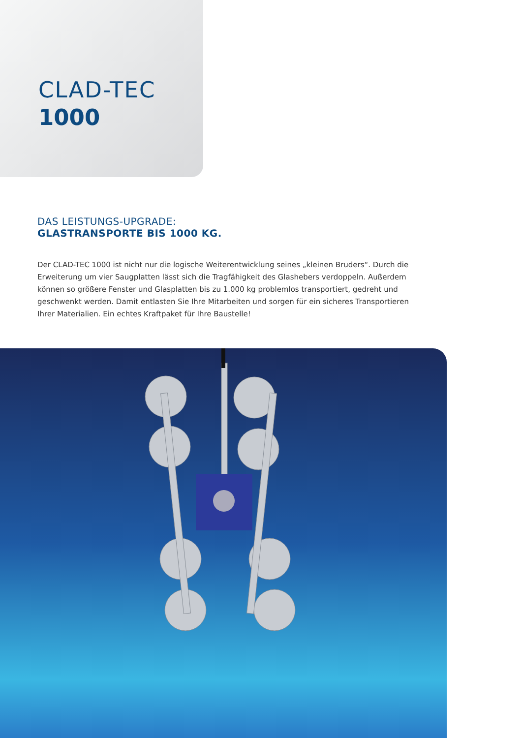CLAD-TEC
1000
DAS LEISTUNGS-UPGRADE:
GLASTRANSPORTE BIS 1000 KG.
Der CLAD-TEC 1000 ist nicht nur die logische Weiterentwicklung seines „kleinen Bruders“. Durch die Erweiterung um vier Saugplatten lässt sich die Tragfähigkeit des Glashebers verdoppeln. Außerdem können so größere Fenster und Glasplatten bis zu 1.000 kg problemlos transportiert, gedreht und geschwenkt werden. Damit entlasten Sie Ihre Mitarbeiten und sorgen für ein sicheres Transportieren Ihrer Materialien. Ein echtes Kraftpaket für Ihre Baustelle!